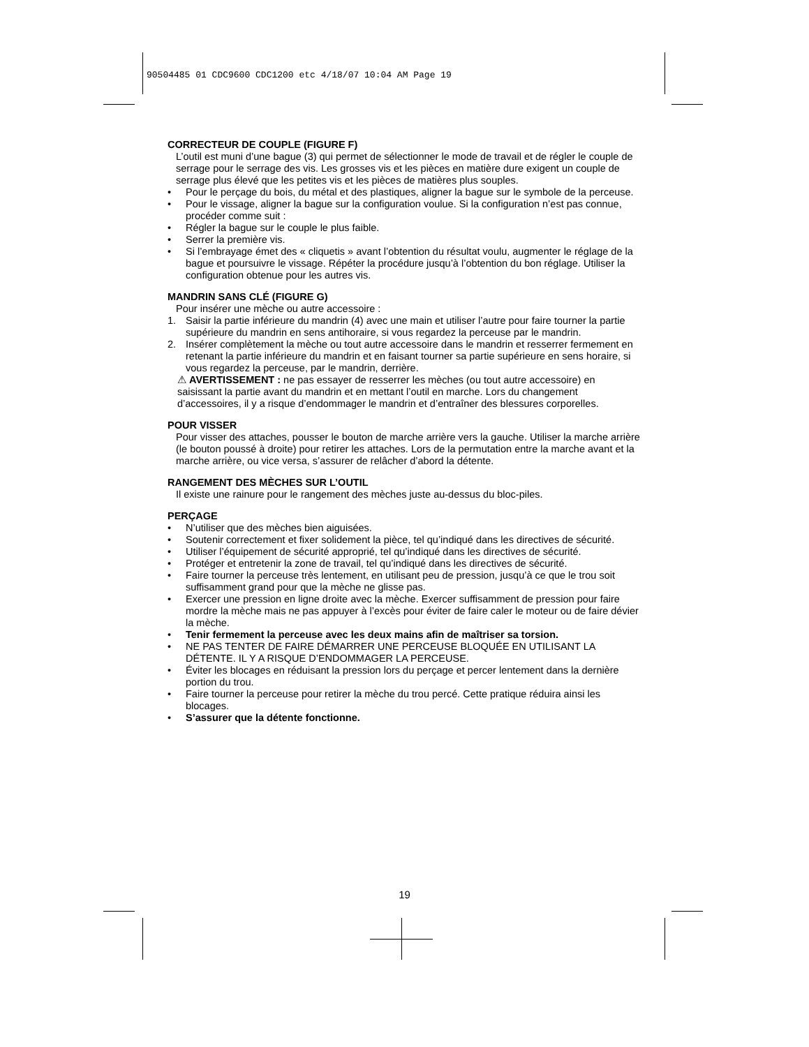90504485 01 CDC9600 CDC1200 etc 4/18/07 10:04 AM Page 19
CORRECTEUR DE COUPLE (FIGURE F)
L’outil est muni d’une bague (3) qui permet de sélectionner le mode de travail et de régler le couple de serrage pour le serrage des vis. Les grosses vis et les pièces en matière dure exigent un couple de serrage plus élevé que les petites vis et les pièces de matières plus souples.
• Pour le perçage du bois, du métal et des plastiques, aligner la bague sur le symbole de la perceuse.
• Pour le vissage, aligner la bague sur la configuration voulue. Si la configuration n’est pas connue, procéder comme suit :
• Régler la bague sur le couple le plus faible.
• Serrer la première vis.
• Si l’embrayage émet des « cliquetis » avant l’obtention du résultat voulu, augmenter le réglage de la bague et poursuivre le vissage. Répéter la procédure jusqu’à l’obtention du bon réglage. Utiliser la configuration obtenue pour les autres vis.
MANDRIN SANS CLÉ (FIGURE G)
Pour insérer une mèche ou autre accessoire :
1. Saisir la partie inférieure du mandrin (4) avec une main et utiliser l’autre pour faire tourner la partie supérieure du mandrin en sens antihoraire, si vous regardez la perceuse par le mandrin.
2. Insérer complètement la mèche ou tout autre accessoire dans le mandrin et resserrer fermement en retenant la partie inférieure du mandrin et en faisant tourner sa partie supérieure en sens horaire, si vous regardez la perceuse, par le mandrin, derrière.
⚠ AVERTISSEMENT : ne pas essayer de resserrer les mèches (ou tout autre accessoire) en saisissant la partie avant du mandrin et en mettant l’outil en marche. Lors du changement d’accessoires, il y a risque d’endommager le mandrin et d’entraîner des blessures corporelles.
POUR VISSER
Pour visser des attaches, pousser le bouton de marche arrière vers la gauche. Utiliser la marche arrière (le bouton poussé à droite) pour retirer les attaches. Lors de la permutation entre la marche avant et la marche arrière, ou vice versa, s’assurer de relâcher d’abord la détente.
RANGEMENT DES MÈCHES SUR L’OUTIL
Il existe une rainure pour le rangement des mèches juste au-dessus du bloc-piles.
PERÇAGE
• N’utiliser que des mèches bien aiguisées.
• Soutenir correctement et fixer solidement la pièce, tel qu’indiqué dans les directives de sécurité.
• Utiliser l’équipement de sécurité approprié, tel qu’indiqué dans les directives de sécurité.
• Protéger et entretenir la zone de travail, tel qu’indiqué dans les directives de sécurité.
• Faire tourner la perceuse très lentement, en utilisant peu de pression, jusqu’à ce que le trou soit suffisamment grand pour que la mèche ne glisse pas.
• Exercer une pression en ligne droite avec la mèche. Exercer suffisamment de pression pour faire mordre la mèche mais ne pas appuyer à l’excès pour éviter de faire caler le moteur ou de faire dévier la mèche.
• Tenir fermement la perceuse avec les deux mains afin de maîtriser sa torsion.
• NE PAS TENTER DE FAIRE DÉMARRER UNE PERCEUSE BLOQUÉE EN UTILISANT LA DÉTENTE. IL Y A RISQUE D’ENDOMMAGER LA PERCEUSE.
• Éviter les blocages en réduisant la pression lors du perçage et percer lentement dans la dernière portion du trou.
• Faire tourner la perceuse pour retirer la mèche du trou percé. Cette pratique réduira ainsi les blocages.
• S’assurer que la détente fonctionne.
19